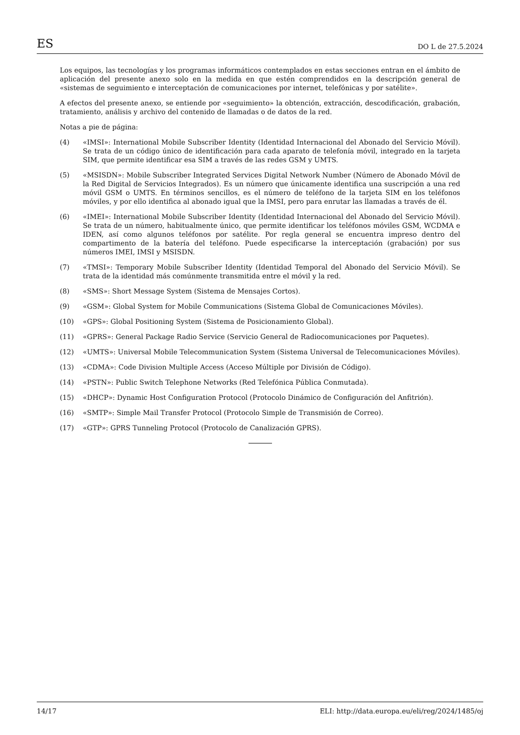ES DO L de 27.5.2024
Los equipos, las tecnologías y los programas informáticos contemplados en estas secciones entran en el ámbito de aplicación del presente anexo solo en la medida en que estén comprendidos en la descripción general de «sistemas de seguimiento e interceptación de comunicaciones por internet, telefónicas y por satélite».
A efectos del presente anexo, se entiende por «seguimiento» la obtención, extracción, descodificación, grabación, tratamiento, análisis y archivo del contenido de llamadas o de datos de la red.
Notas a pie de página:
(4) «IMSI»: International Mobile Subscriber Identity (Identidad Internacional del Abonado del Servicio Móvil). Se trata de un código único de identificación para cada aparato de telefonía móvil, integrado en la tarjeta SIM, que permite identificar esa SIM a través de las redes GSM y UMTS.
(5) «MSISDN»: Mobile Subscriber Integrated Services Digital Network Number (Número de Abonado Móvil de la Red Digital de Servicios Integrados). Es un número que únicamente identifica una suscripción a una red móvil GSM o UMTS. En términos sencillos, es el número de teléfono de la tarjeta SIM en los teléfonos móviles, y por ello identifica al abonado igual que la IMSI, pero para enrutar las llamadas a través de él.
(6) «IMEI»: International Mobile Subscriber Identity (Identidad Internacional del Abonado del Servicio Móvil). Se trata de un número, habitualmente único, que permite identificar los teléfonos móviles GSM, WCDMA e IDEN, así como algunos teléfonos por satélite. Por regla general se encuentra impreso dentro del compartimento de la batería del teléfono. Puede especificarse la interceptación (grabación) por sus números IMEI, IMSI y MSISDN.
(7) «TMSI»: Temporary Mobile Subscriber Identity (Identidad Temporal del Abonado del Servicio Móvil). Se trata de la identidad más comúnmente transmitida entre el móvil y la red.
(8) «SMS»: Short Message System (Sistema de Mensajes Cortos).
(9) «GSM»: Global System for Mobile Communications (Sistema Global de Comunicaciones Móviles).
(10) «GPS»: Global Positioning System (Sistema de Posicionamiento Global).
(11) «GPRS»: General Package Radio Service (Servicio General de Radiocomunicaciones por Paquetes).
(12) «UMTS»: Universal Mobile Telecommunication System (Sistema Universal de Telecomunicaciones Móviles).
(13) «CDMA»: Code Division Multiple Access (Acceso Múltiple por División de Código).
(14) «PSTN»: Public Switch Telephone Networks (Red Telefónica Pública Conmutada).
(15) «DHCP»: Dynamic Host Configuration Protocol (Protocolo Dinámico de Configuración del Anfitrión).
(16) «SMTP»: Simple Mail Transfer Protocol (Protocolo Simple de Transmisión de Correo).
(17) «GTP»: GPRS Tunneling Protocol (Protocolo de Canalización GPRS).
14/17 ELI: http://data.europa.eu/eli/reg/2024/1485/oj